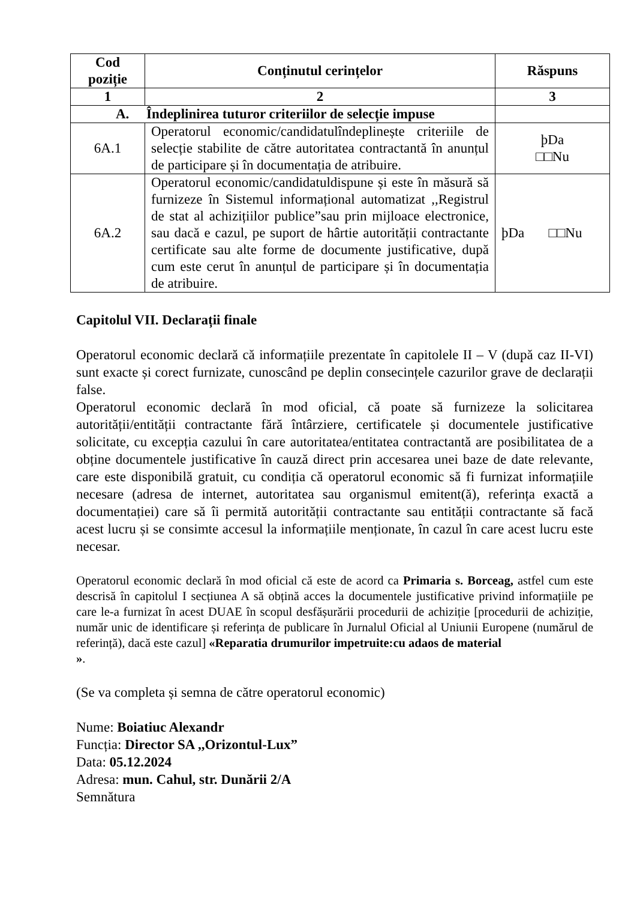| Cod poziție | Conținutul cerințelor | Răspuns |
| --- | --- | --- |
| 1 | 2 | 3 |
| A. Îndeplinirea tuturor criteriilor de selecție impuse | | |
| 6A.1 | Operatorul economic/candidatulîndeplinește criteriile de selecție stabilite de către autoritatea contractantă în anunțul de participare și în documentația de atribuire. | þDa □□Nu |
| 6A.2 | Operatorul economic/candidatuldispune și este în măsură să furnizeze în Sistemul informațional automatizat ,,Registrul de stat al achizițiilor publice”sau prin mijloace electronice, sau dacă e cazul, pe suport de hârtie autorității contractante certificate sau alte forme de documente justificative, după cum este cerut în anunțul de participare și în documentația de atribuire. | þDa □□Nu |
Capitolul VII. Declarații finale
Operatorul economic declară că informațiile prezentate în capitolele II – V (după caz II-VI) sunt exacte și corect furnizate, cunoscând pe deplin consecințele cazurilor grave de declarații false.
Operatorul economic declară în mod oficial, că poate să furnizeze la solicitarea autorității/entității contractante fără întârziere, certificatele și documentele justificative solicitate, cu excepția cazului în care autoritatea/entitatea contractantă are posibilitatea de a obține documentele justificative în cauză direct prin accesarea unei baze de date relevante, care este disponibilă gratuit, cu condiția că operatorul economic să fi furnizat informațiile necesare (adresa de internet, autoritatea sau organismul emitent(ă), referința exactă a documentației) care să îi permită autorității contractante sau entității contractante să facă acest lucru și se consimte accesul la informațiile menționate, în cazul în care acest lucru este necesar.
Operatorul economic declară în mod oficial că este de acord ca Primaria s. Borceag, astfel cum este descrisă în capitolul I secțiunea A să obțină acces la documentele justificative privind informațiile pe care le-a furnizat în acest DUAE în scopul desfășurării procedurii de achiziție [procedurii de achiziție, număr unic de identificare și referința de publicare în Jurnalul Oficial al Uniunii Europene (numărul de referință), dacă este cazul] «Reparatia drumurilor impetruite:cu adaos de material
».
(Se va completa și semna de către operatorul economic)
Nume: Boiatiuc Alexandr
Funcția: Director SA ,,Orizontul-Lux”
Data: 05.12.2024
Adresa: mun. Cahul, str. Dunării 2/A
Semnătura